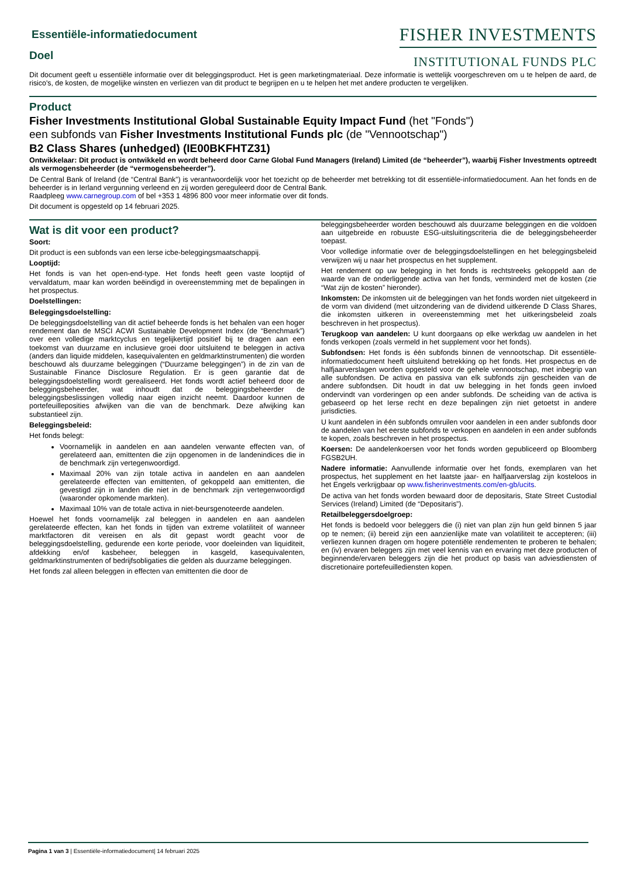FISHER INVESTMENTS
INSTITUTIONAL FUNDS PLC
Essentiële-informatiedocument
Doel
Dit document geeft u essentiële informatie over dit beleggingsproduct. Het is geen marketingmateriaal. Deze informatie is wettelijk voorgeschreven om u te helpen de aard, de risico's, de kosten, de mogelijke winsten en verliezen van dit product te begrijpen en u te helpen het met andere producten te vergelijken.
Product
Fisher Investments Institutional Global Sustainable Equity Impact Fund (het "Fonds")
een subfonds van Fisher Investments Institutional Funds plc (de "Vennootschap")
B2 Class Shares (unhedged) (IE00BKFHTZ31)
Ontwikkelaar: Dit product is ontwikkeld en wordt beheerd door Carne Global Fund Managers (Ireland) Limited (de “beheerder”), waarbij Fisher Investments optreedt als vermogensbeheerder (de “vermogensbeheerder”).
De Central Bank of Ireland (de “Central Bank”) is verantwoordelijk voor het toezicht op de beheerder met betrekking tot dit essentiële-informatiedocument. Aan het fonds en de beheerder is in Ierland vergunning verleend en zij worden gereguleerd door de Central Bank.
Raadpleeg www.carnegroup.com of bel +353 1 4896 800 voor meer informatie over dit fonds.
Dit document is opgesteld op 14 februari 2025.
Wat is dit voor een product?
Soort:
Dit product is een subfonds van een Ierse icbe-beleggingsmaatschappij.
Looptijd:
Het fonds is van het open-end-type. Het fonds heeft geen vaste looptijd of vervaldatum, maar kan worden beëindigd in overeenstemming met de bepalingen in het prospectus.
Doelstellingen:
Beleggingsdoelstelling:
De beleggingsdoelstelling van dit actief beheerde fonds is het behalen van een hoger rendement dan de MSCI ACWI Sustainable Development Index (de “Benchmark”) over een volledige marktcyclus en tegelijkertijd positief bij te dragen aan een toekomst van duurzame en inclusieve groei door uitsluitend te beleggen in activa (anders dan liquide middelen, kasequivalenten en geldmarktinstrumenten) die worden beschouwd als duurzame beleggingen (“Duurzame beleggingen”) in de zin van de Sustainable Finance Disclosure Regulation. Er is geen garantie dat de beleggingsdoelstelling wordt gerealiseerd. Het fonds wordt actief beheerd door de beleggingsbeheerder, wat inhoudt dat de beleggingsbeheerder de beleggingsbeslissingen volledig naar eigen inzicht neemt. Daardoor kunnen de portefeuilleposities afwijken van die van de benchmark. Deze afwijking kan substantieel zijn.
Beleggingsbeleid:
Het fonds belegt:
Voornamelijk in aandelen en aan aandelen verwante effecten van, of gerelateerd aan, emittenten die zijn opgenomen in de landenindices die in de benchmark zijn vertegenwoordigd.
Maximaal 20% van zijn totale activa in aandelen en aan aandelen gerelateerde effecten van emittenten, of gekoppeld aan emittenten, die gevestigd zijn in landen die niet in de benchmark zijn vertegenwoordigd (waaronder opkomende markten).
Maximaal 10% van de totale activa in niet-beursgenoteerde aandelen.
Hoewel het fonds voornamelijk zal beleggen in aandelen en aan aandelen gerelateerde effecten, kan het fonds in tijden van extreme volatiliteit of wanneer marktfactoren dit vereisen en als dit gepast wordt geacht voor de beleggingsdoelstelling, gedurende een korte periode, voor doeleinden van liquiditeit, afdekking en/of kasbeheer, beleggen in kasgeld, kasequivalenten, geldmarktinstrumenten of bedrijfsobligaties die gelden als duurzame beleggingen.
Het fonds zal alleen beleggen in effecten van emittenten die door de
beleggingsbeheerder worden beschouwd als duurzame beleggingen en die voldoen aan uitgebreide en robuuste ESG-uitsluitingscriteria die de beleggingsbeheerder toepast.
Voor volledige informatie over de beleggingsdoelstellingen en het beleggingsbeleid verwijzen wij u naar het prospectus en het supplement.
Het rendement op uw belegging in het fonds is rechtstreeks gekoppeld aan de waarde van de onderliggende activa van het fonds, verminderd met de kosten (zie “Wat zijn de kosten” hieronder).
Inkomsten: De inkomsten uit de beleggingen van het fonds worden niet uitgekeerd in de vorm van dividend (met uitzondering van de dividend uitkerende D Class Shares, die inkomsten uitkeren in overeenstemming met het uitkeringsbeleid zoals beschreven in het prospectus).
Terugkoop van aandelen: U kunt doorgaans op elke werkdag uw aandelen in het fonds verkopen (zoals vermeld in het supplement voor het fonds).
Subfondsen: Het fonds is één subfonds binnen de vennootschap. Dit essentiële-informatiedocument heeft uitsluitend betrekking op het fonds. Het prospectus en de halfjaarverslagen worden opgesteld voor de gehele vennootschap, met inbegrip van alle subfondsen. De activa en passiva van elk subfonds zijn gescheiden van de andere subfondsen. Dit houdt in dat uw belegging in het fonds geen invloed ondervindt van vorderingen op een ander subfonds. De scheiding van de activa is gebaseerd op het Ierse recht en deze bepalingen zijn niet getoetst in andere jurisdicties.
U kunt aandelen in één subfonds omruilen voor aandelen in een ander subfonds door de aandelen van het eerste subfonds te verkopen en aandelen in een ander subfonds te kopen, zoals beschreven in het prospectus.
Koersen: De aandelenkoersen voor het fonds worden gepubliceerd op Bloomberg FGSB2UH.
Nadere informatie: Aanvullende informatie over het fonds, exemplaren van het prospectus, het supplement en het laatste jaar- en halfjaarverslag zijn kosteloos in het Engels verkrijgbaar op www.fisherinvestments.com/en-gb/ucits.
De activa van het fonds worden bewaard door de depositaris, State Street Custodial Services (Ireland) Limited (de “Depositaris”).
Retailbeleggersdoelgroep:
Het fonds is bedoeld voor beleggers die (i) niet van plan zijn hun geld binnen 5 jaar op te nemen; (ii) bereid zijn een aanzienlijke mate van volatiliteit te accepteren; (iii) verliezen kunnen dragen om hogere potentiële rendementen te proberen te behalen; en (iv) ervaren beleggers zijn met veel kennis van en ervaring met deze producten of beginnende/ervaren beleggers zijn die het product op basis van adviesdiensten of discretionaire portefeuillediensten kopen.
Pagina 1 van 3 | Essentiële-informatiedocument| 14 februari 2025